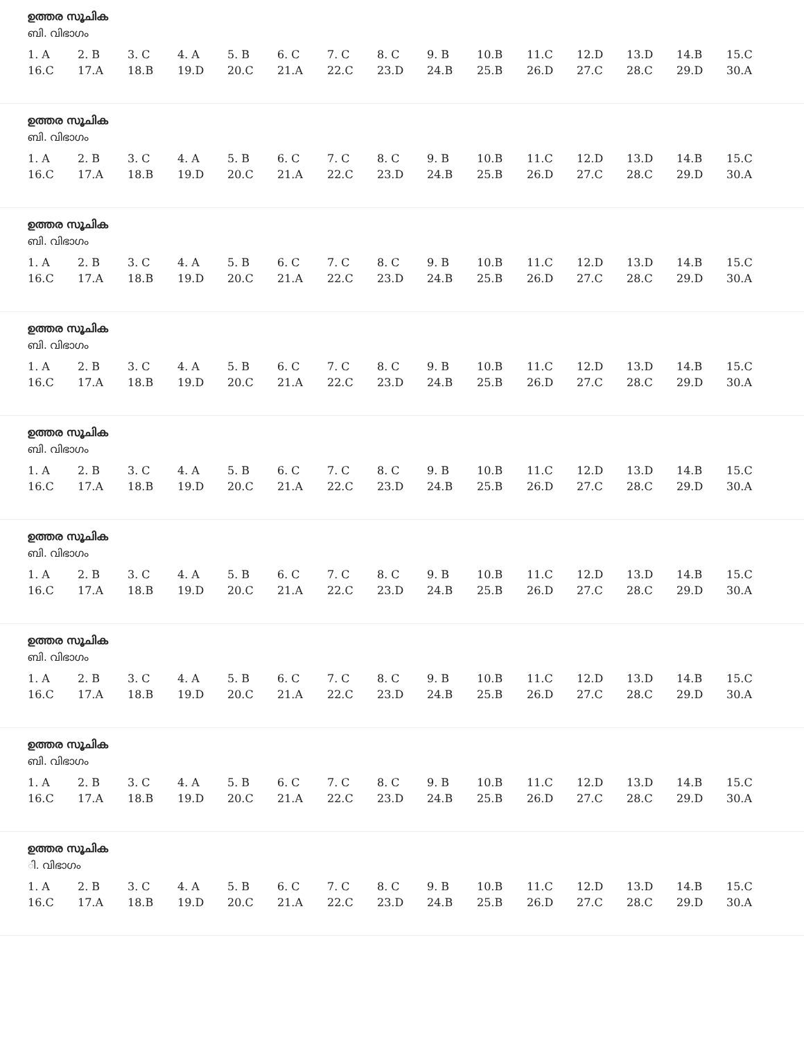ഉത്തര സൂചിക
ബി. വിഭാഗം
1. A 2. B 3. C 4. A 5. B 6. C 7. C 8. C 9. B 10.B 11.C 12.D 13.D 14.B 15.C 16.C 17.A 18.B 19.D 20.C 21.A 22.C 23.D 24.B 25.B 26.D 27.C 28.C 29.D 30.A
ഉത്തര സൂചിക
ബി. വിഭാഗം
1. A 2. B 3. C 4. A 5. B 6. C 7. C 8. C 9. B 10.B 11.C 12.D 13.D 14.B 15.C 16.C 17.A 18.B 19.D 20.C 21.A 22.C 23.D 24.B 25.B 26.D 27.C 28.C 29.D 30.A
ഉത്തര സൂചിക
ബി. വിഭാഗം
1. A 2. B 3. C 4. A 5. B 6. C 7. C 8. C 9. B 10.B 11.C 12.D 13.D 14.B 15.C 16.C 17.A 18.B 19.D 20.C 21.A 22.C 23.D 24.B 25.B 26.D 27.C 28.C 29.D 30.A
ഉത്തര സൂചിക
ബി. വിഭാഗം
1. A 2. B 3. C 4. A 5. B 6. C 7. C 8. C 9. B 10.B 11.C 12.D 13.D 14.B 15.C 16.C 17.A 18.B 19.D 20.C 21.A 22.C 23.D 24.B 25.B 26.D 27.C 28.C 29.D 30.A
ഉത്തര സൂചിക
ബി. വിഭാഗം
1. A 2. B 3. C 4. A 5. B 6. C 7. C 8. C 9. B 10.B 11.C 12.D 13.D 14.B 15.C 16.C 17.A 18.B 19.D 20.C 21.A 22.C 23.D 24.B 25.B 26.D 27.C 28.C 29.D 30.A
ഉത്തര സൂചിക
ബി. വിഭാഗം
1. A 2. B 3. C 4. A 5. B 6. C 7. C 8. C 9. B 10.B 11.C 12.D 13.D 14.B 15.C 16.C 17.A 18.B 19.D 20.C 21.A 22.C 23.D 24.B 25.B 26.D 27.C 28.C 29.D 30.A
ഉത്തര സൂചിക
ബി. വിഭാഗം
1. A 2. B 3. C 4. A 5. B 6. C 7. C 8. C 9. B 10.B 11.C 12.D 13.D 14.B 15.C 16.C 17.A 18.B 19.D 20.C 21.A 22.C 23.D 24.B 25.B 26.D 27.C 28.C 29.D 30.A
ഉത്തര സൂചിക
ബി. വിഭാഗം
1. A 2. B 3. C 4. A 5. B 6. C 7. C 8. C 9. B 10.B 11.C 12.D 13.D 14.B 15.C 16.C 17.A 18.B 19.D 20.C 21.A 22.C 23.D 24.B 25.B 26.D 27.C 28.C 29.D 30.A
ഉത്തര സൂചിക
ി. വിഭാഗം
1. A 2. B 3. C 4. A 5. B 6. C 7. C 8. C 9. B 10.B 11.C 12.D 13.D 14.B 15.C 16.C 17.A 18.B 19.D 20.C 21.A 22.C 23.D 24.B 25.B 26.D 27.C 28.C 29.D 30.A